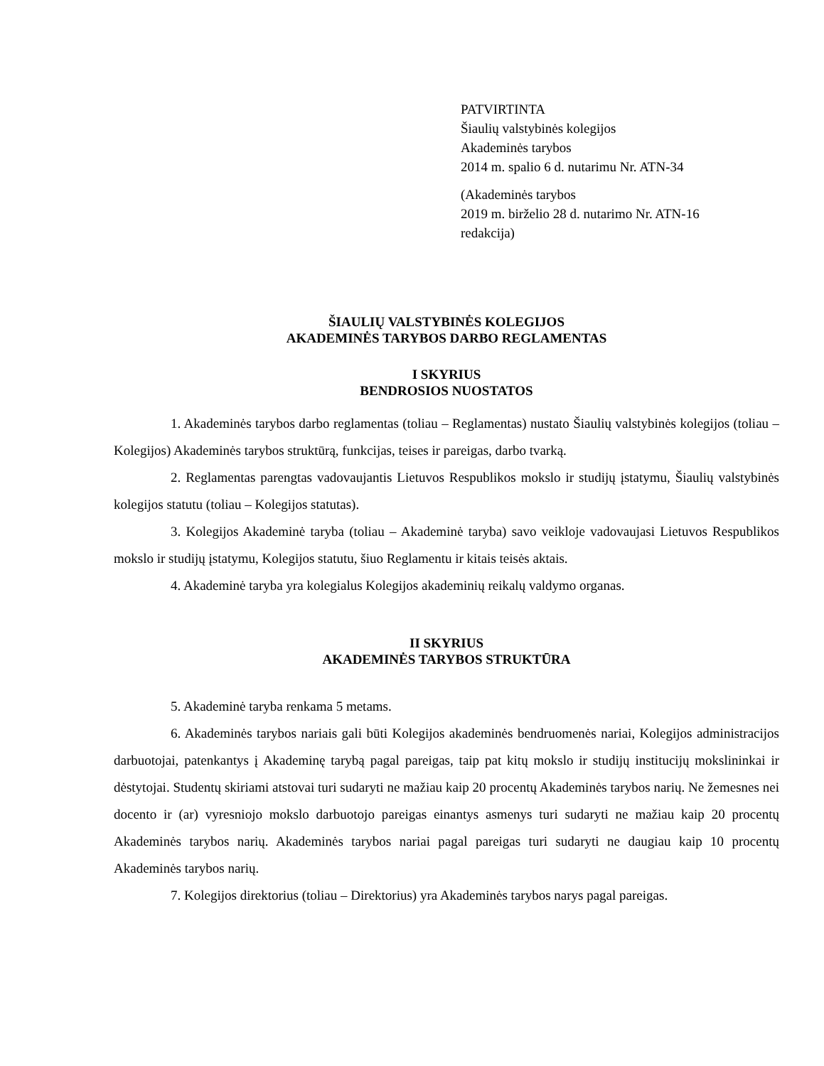PATVIRTINTA
Šiaulių valstybinės kolegijos
Akademinės tarybos
2014 m. spalio 6 d. nutarimu Nr. ATN-34
(Akademinės tarybos
2019 m. birželio 28 d. nutarimo Nr. ATN-16
redakcija)
ŠIAULIŲ VALSTYBINĖS KOLEGIJOS
AKADEMINĖS TARYBOS DARBO REGLAMENTAS
I SKYRIUS
BENDROSIOS NUOSTATOS
1. Akademinės tarybos darbo reglamentas (toliau – Reglamentas) nustato Šiaulių valstybinės kolegijos (toliau – Kolegijos) Akademinės tarybos struktūrą, funkcijas, teises ir pareigas, darbo tvarką.
2. Reglamentas parengtas vadovaujantis Lietuvos Respublikos mokslo ir studijų įstatymu, Šiaulių valstybinės kolegijos statutu (toliau – Kolegijos statutas).
3. Kolegijos Akademinė taryba (toliau – Akademinė taryba) savo veikloje vadovaujasi Lietuvos Respublikos mokslo ir studijų įstatymu, Kolegijos statutu, šiuo Reglamentu ir kitais teisės aktais.
4. Akademinė taryba yra kolegialus Kolegijos akademinių reikalų valdymo organas.
II SKYRIUS
AKADEMINĖS TARYBOS STRUKTŪRA
5. Akademinė taryba renkama 5 metams.
6. Akademinės tarybos nariais gali būti Kolegijos akademinės bendruomenės nariai, Kolegijos administracijos darbuotojai, patenkantys į Akademinę tarybą pagal pareigas, taip pat kitų mokslo ir studijų institucijų mokslininkai ir dėstytojai. Studentų skiriami atstovai turi sudaryti ne mažiau kaip 20 procentų Akademinės tarybos narių. Ne žemesnes nei docento ir (ar) vyresniojo mokslo darbuotojo pareigas einantys asmenys turi sudaryti ne mažiau kaip 20 procentų Akademinės tarybos narių. Akademinės tarybos nariai pagal pareigas turi sudaryti ne daugiau kaip 10 procentų Akademinės tarybos narių.
7. Kolegijos direktorius (toliau – Direktorius) yra Akademinės tarybos narys pagal pareigas.